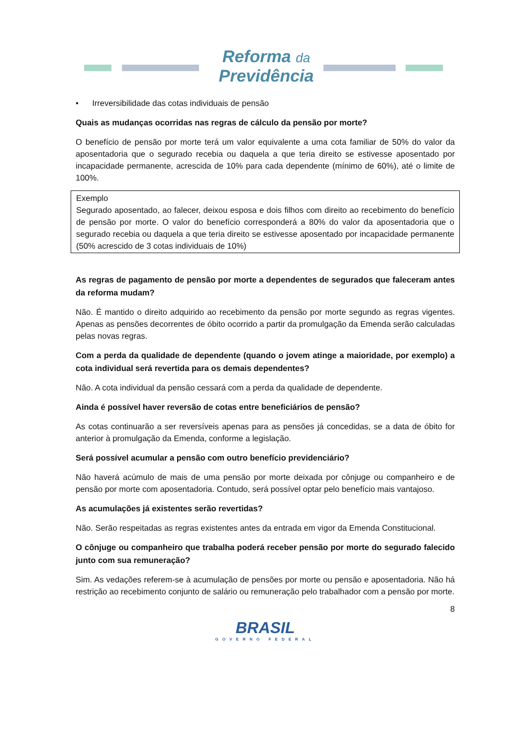Reforma da
Previdência
• Irreversibilidade das cotas individuais de pensão
Quais as mudanças ocorridas nas regras de cálculo da pensão por morte?
O benefício de pensão por morte terá um valor equivalente a uma cota familiar de 50% do valor da aposentadoria que o segurado recebia ou daquela a que teria direito se estivesse aposentado por incapacidade permanente, acrescida de 10% para cada dependente (mínimo de 60%), até o limite de 100%.
Exemplo
Segurado aposentado, ao falecer, deixou esposa e dois filhos com direito ao recebimento do benefício de pensão por morte. O valor do benefício corresponderá a 80% do valor da aposentadoria que o segurado recebia ou daquela a que teria direito se estivesse aposentado por incapacidade permanente (50% acrescido de 3 cotas individuais de 10%)
As regras de pagamento de pensão por morte a dependentes de segurados que faleceram antes da reforma mudam?
Não. É mantido o direito adquirido ao recebimento da pensão por morte segundo as regras vigentes. Apenas as pensões decorrentes de óbito ocorrido a partir da promulgação da Emenda serão calculadas pelas novas regras.
Com a perda da qualidade de dependente (quando o jovem atinge a maioridade, por exemplo) a cota individual será revertida para os demais dependentes?
Não. A cota individual da pensão cessará com a perda da qualidade de dependente.
Ainda é possível haver reversão de cotas entre beneficiários de pensão?
As cotas continuarão a ser reversíveis apenas para as pensões já concedidas, se a data de óbito for anterior à promulgação da Emenda, conforme a legislação.
Será possível acumular a pensão com outro benefício previdenciário?
Não haverá acúmulo de mais de uma pensão por morte deixada por cônjuge ou companheiro e de pensão por morte com aposentadoria. Contudo, será possível optar pelo benefício mais vantajoso.
As acumulações já existentes serão revertidas?
Não. Serão respeitadas as regras existentes antes da entrada em vigor da Emenda Constitucional.
O cônjuge ou companheiro que trabalha poderá receber pensão por morte do segurado falecido junto com sua remuneração?
Sim. As vedações referem-se à acumulação de pensões por morte ou pensão e aposentadoria. Não há restrição ao recebimento conjunto de salário ou remuneração pelo trabalhador com a pensão por morte.
8
BRASIL
GOVERNO FEDERAL